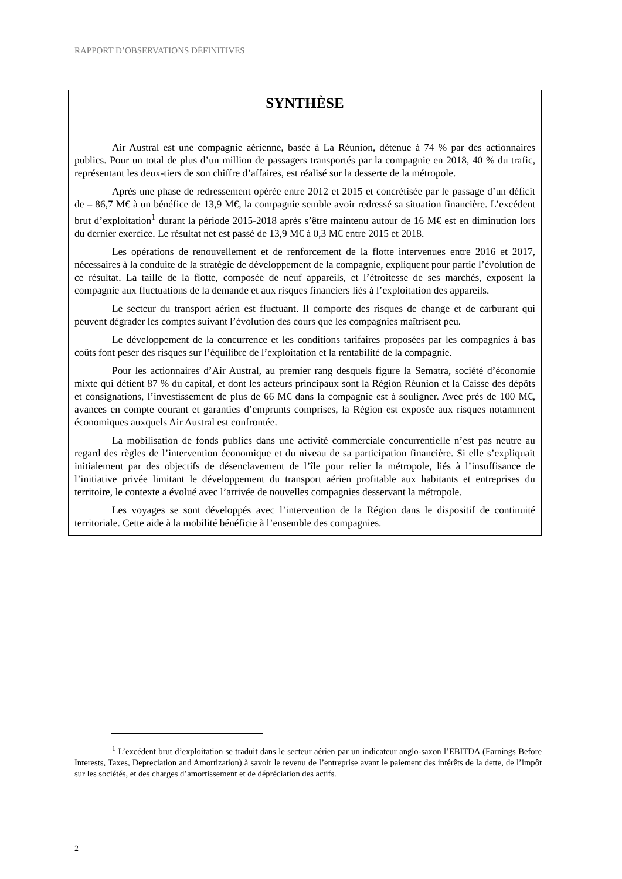RAPPORT D’OBSERVATIONS DÉFINITIVES
SYNTHÈSE
Air Austral est une compagnie aérienne, basée à La Réunion, détenue à 74 % par des actionnaires publics. Pour un total de plus d’un million de passagers transportés par la compagnie en 2018, 40 % du trafic, représentant les deux-tiers de son chiffre d’affaires, est réalisé sur la desserte de la métropole.
Après une phase de redressement opérée entre 2012 et 2015 et concrétisée par le passage d’un déficit de – 86,7 M€ à un bénéfice de 13,9 M€, la compagnie semble avoir redressé sa situation financière. L’excédent brut d’exploitation<sup>1</sup> durant la période 2015-2018 après s’être maintenu autour de 16 M€ est en diminution lors du dernier exercice. Le résultat net est passé de 13,9 M€ à 0,3 M€ entre 2015 et 2018.
Les opérations de renouvellement et de renforcement de la flotte intervenues entre 2016 et 2017, nécessaires à la conduite de la stratégie de développement de la compagnie, expliquent pour partie l’évolution de ce résultat. La taille de la flotte, composée de neuf appareils, et l’étroitesse de ses marchés, exposent la compagnie aux fluctuations de la demande et aux risques financiers liés à l’exploitation des appareils.
Le secteur du transport aérien est fluctuant. Il comporte des risques de change et de carburant qui peuvent dégrader les comptes suivant l’évolution des cours que les compagnies maîtrisent peu.
Le développement de la concurrence et les conditions tarifaires proposées par les compagnies à bas coûts font peser des risques sur l’équilibre de l’exploitation et la rentabilité de la compagnie.
Pour les actionnaires d’Air Austral, au premier rang desquels figure la Sematra, société d’économie mixte qui détient 87 % du capital, et dont les acteurs principaux sont la Région Réunion et la Caisse des dépôts et consignations, l’investissement de plus de 66 M€ dans la compagnie est à souligner. Avec près de 100 M€, avances en compte courant et garanties d’emprunts comprises, la Région est exposée aux risques notamment économiques auxquels Air Austral est confrontée.
La mobilisation de fonds publics dans une activité commerciale concurrentielle n’est pas neutre au regard des règles de l’intervention économique et du niveau de sa participation financière. Si elle s’expliquait initialement par des objectifs de désenclavement de l’île pour relier la métropole, liés à l’insuffisance de l’initiative privée limitant le développement du transport aérien profitable aux habitants et entreprises du territoire, le contexte a évolué avec l’arrivée de nouvelles compagnies desservant la métropole.
Les voyages se sont développés avec l’intervention de la Région dans le dispositif de continuité territoriale. Cette aide à la mobilité bénéficie à l’ensemble des compagnies.
<sup>1</sup> L’excédent brut d’exploitation se traduit dans le secteur aérien par un indicateur anglo-saxon l’EBITDA (Earnings Before Interests, Taxes, Depreciation and Amortization) à savoir le revenu de l’entreprise avant le paiement des intérêts de la dette, de l’impôt sur les sociétés, et des charges d’amortissement et de dépréciation des actifs.
2